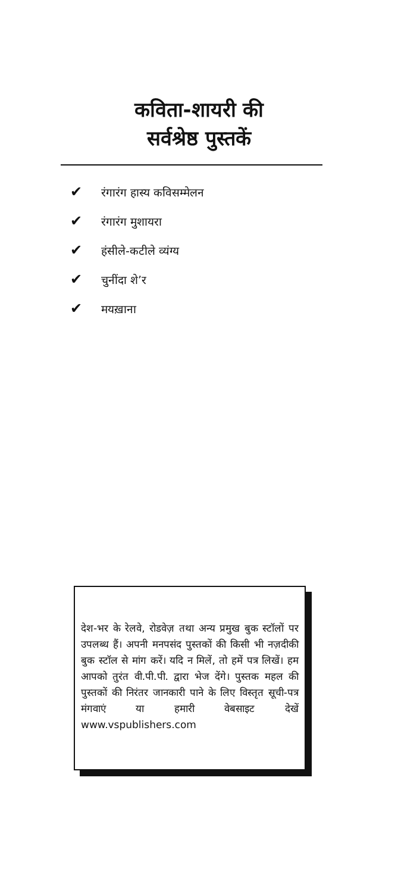कविता-शायरी की
सर्वश्रेष्ठ पुस्तकें
✔ रंगारंग हास्य कविसम्मेलन
✔ रंगारंग मुशायरा
✔ हंसीले-कटीले व्यंग्य
✔ चुनींदा शे’र
✔ मयख़ाना
देश-भर के रेलवे, रोडवेज़ तथा अन्य प्रमुख बुक स्टॉलों पर उपलब्ध हैं। अपनी मनपसंद पुस्तकों की किसी भी नज़दीकी बुक स्टॉल से मांग करें। यदि न मिलें, तो हमें पत्र लिखें। हम आपको तुरंत वी.पी.पी. द्वारा भेज देंगे। पुस्तक महल की पुस्तकों की निरंतर जानकारी पाने के लिए विस्तृत सूची-पत्र मंगवाएं या हमारी वेबसाइट देखें www.vspublishers.com